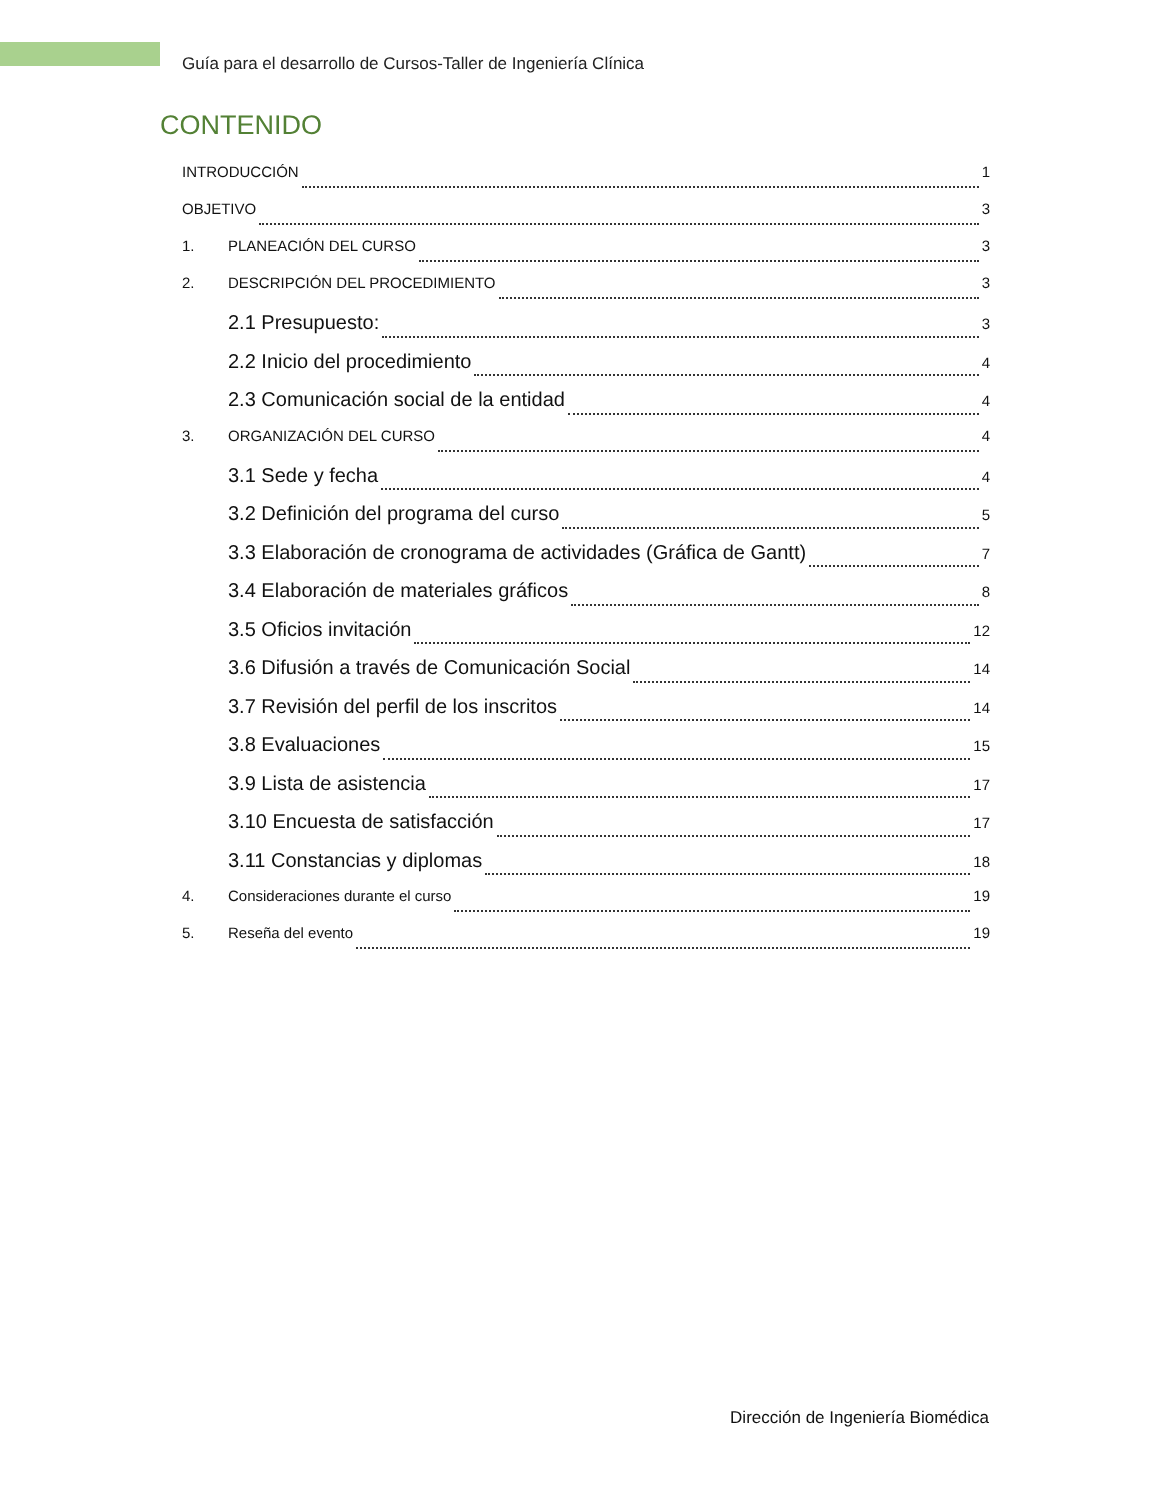Guía para el desarrollo de Cursos-Taller de Ingeniería Clínica
CONTENIDO
INTRODUCCIÓN 1
OBJETIVO 3
1. PLANEACIÓN DEL CURSO 3
2. DESCRIPCIÓN DEL PROCEDIMIENTO 3
2.1 Presupuesto: 3
2.2 Inicio del procedimiento 4
2.3 Comunicación social de la entidad 4
3. ORGANIZACIÓN DEL CURSO 4
3.1 Sede y fecha 4
3.2 Definición del programa del curso 5
3.3 Elaboración de cronograma de actividades (Gráfica de Gantt) 7
3.4 Elaboración de materiales gráficos 8
3.5 Oficios invitación 12
3.6 Difusión a través de Comunicación Social 14
3.7 Revisión del perfil de los inscritos 14
3.8 Evaluaciones 15
3.9 Lista de asistencia 17
3.10 Encuesta de satisfacción 17
3.11 Constancias y diplomas 18
4. Consideraciones durante el curso 19
5. Reseña del evento 19
Dirección de Ingeniería Biomédica